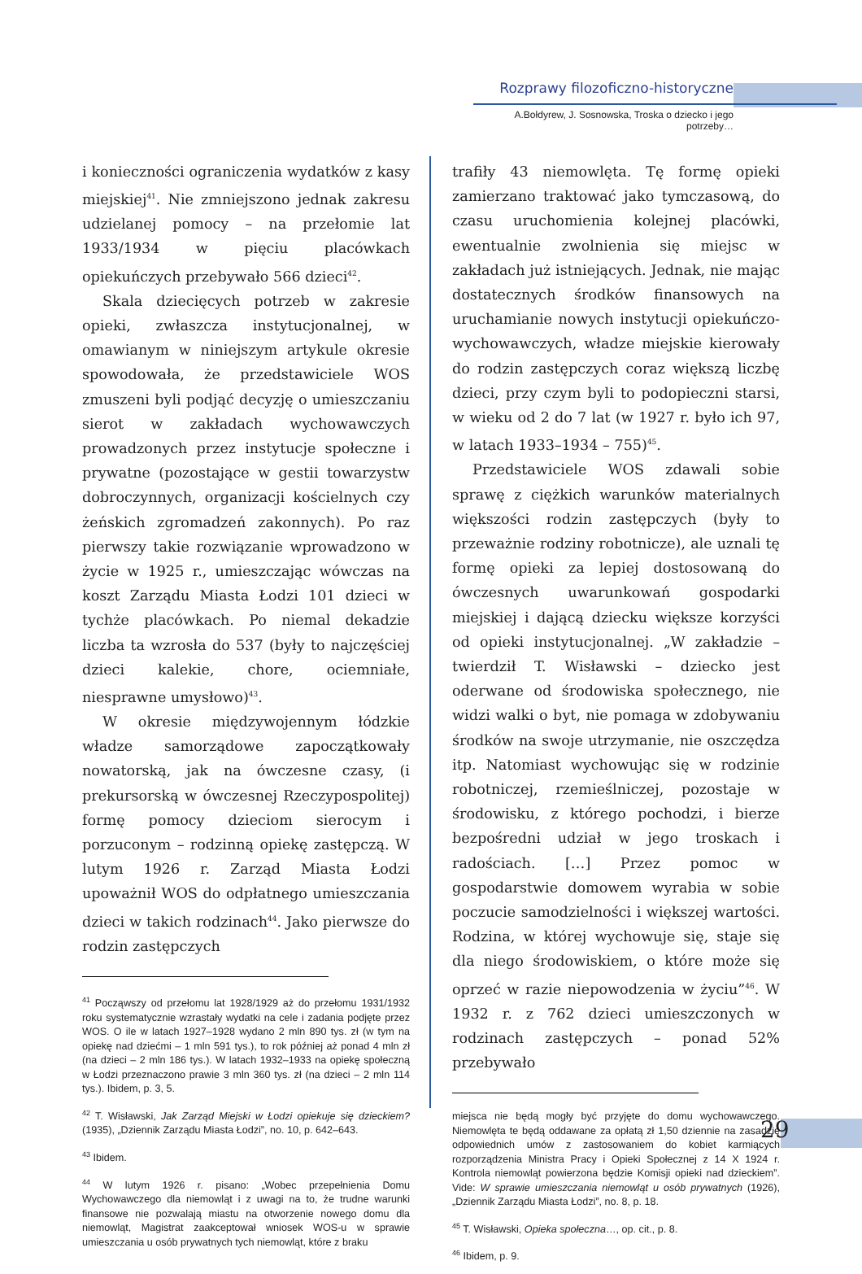Rozprawy filozoficzno-historyczne
A.Bołdyrew, J. Sosnowska, Troska o dziecko i jego potrzeby…
i konieczności ograniczenia wydatków z kasy miejskiej<sup>41</sup>. Nie zmniejszono jednak zakresu udzielanej pomocy – na przełomie lat 1933/1934 w pięciu placówkach opiekuńczych przebywało 566 dzieci<sup>42</sup>.
Skala dziecięcych potrzeb w zakresie opieki, zwłaszcza instytucjonalnej, w omawianym w niniejszym artykule okresie spowodowała, że przedstawiciele WOS zmuszeni byli podjąć decyzję o umieszczaniu sierot w zakładach wychowawczych prowadzonych przez instytucje społeczne i prywatne (pozostające w gestii towarzystw dobroczynnych, organizacji kościelnych czy żeńskich zgromadzeń zakonnych). Po raz pierwszy takie rozwiązanie wprowadzono w życie w 1925 r., umieszczając wówczas na koszt Zarządu Miasta Łodzi 101 dzieci w tychże placówkach. Po niemal dekadzie liczba ta wzrosła do 537 (były to najczęściej dzieci kalekie, chore, ociemniałe, niesprawne umysłowo)<sup>43</sup>.
W okresie międzywojennym łódzkie władze samorządowe zapoczątkowały nowatorską, jak na ówczesne czasy, (i prekursorską w ówczesnej Rzeczypospolitej) formę pomocy dzieciom sierocym i porzuconym – rodzinną opiekę zastępczą. W lutym 1926 r. Zarząd Miasta Łodzi upoważnił WOS do odpłatnego umieszczania dzieci w takich rodzinach<sup>44</sup>. Jako pierwsze do rodzin zastępczych
<sup>41</sup> Począwszy od przełomu lat 1928/1929 aż do przełomu 1931/1932 roku systematycznie wzrastały wydatki na cele i zadania podjęte przez WOS. O ile w latach 1927–1928 wydano 2 mln 890 tys. zł (w tym na opiekę nad dziećmi – 1 mln 591 tys.), to rok później aż ponad 4 mln zł (na dzieci – 2 mln 186 tys.). W latach 1932–1933 na opiekę społeczną w Łodzi przeznaczono prawie 3 mln 360 tys. zł (na dzieci – 2 mln 114 tys.). Ibidem, p. 3, 5.
<sup>42</sup> T. Wisławski, Jak Zarząd Miejski w Łodzi opiekuje się dzieckiem? (1935), „Dziennik Zarządu Miasta Łodzi”, no. 10, p. 642–643.
<sup>43</sup> Ibidem.
<sup>44</sup> W lutym 1926 r. pisano: „Wobec przepełnienia Domu Wychowawczego dla niemowląt i z uwagi na to, że trudne warunki finansowe nie pozwalają miastu na otworzenie nowego domu dla niemowląt, Magistrat zaakceptował wniosek WOS-u w sprawie umieszczania u osób prywatnych tych niemowląt, które z braku
trafiły 43 niemowlęta. Tę formę opieki zamierzano traktować jako tymczasową, do czasu uruchomienia kolejnej placówki, ewentualnie zwolnienia się miejsc w zakładach już istniejących. Jednak, nie mając dostatecznych środków finansowych na uruchamianie nowych instytucji opiekuńczo-wychowawczych, władze miejskie kierowały do rodzin zastępczych coraz większą liczbę dzieci, przy czym byli to podopieczni starsi, w wieku od 2 do 7 lat (w 1927 r. było ich 97, w latach 1933–1934 – 755)<sup>45</sup>.
Przedstawiciele WOS zdawali sobie sprawę z ciężkich warunków materialnych większości rodzin zastępczych (były to przeważnie rodziny robotnicze), ale uznali tę formę opieki za lepiej dostosowaną do ówczesnych uwarunkowań gospodarki miejskiej i dającą dziecku większe korzyści od opieki instytucjonalnej. „W zakładzie – twierdził T. Wisławski – dziecko jest oderwane od środowiska społecznego, nie widzi walki o byt, nie pomaga w zdobywaniu środków na swoje utrzymanie, nie oszczędza itp. Natomiast wychowując się w rodzinie robotniczej, rzemieślniczej, pozostaje w środowisku, z którego pochodzi, i bierze bezpośredni udział w jego troskach i radościach. […] Przez pomoc w gospodarstwie domowem wyrabia w sobie poczucie samodzielności i większej wartości. Rodzina, w której wychowuje się, staje się dla niego środowiskiem, o które może się oprzeć w razie niepowodzenia w życiu”<sup>46</sup>. W 1932 r. z 762 dzieci umieszczonych w rodzinach zastępczych – ponad 52% przebywało
miejsca nie będą mogły być przyjęte do domu wychowawczego. Niemowlęta te będą oddawane za opłatą zł 1,50 dziennie na zasadzie odpowiednich umów z zastosowaniem do kobiet karmiących rozporządzenia Ministra Pracy i Opieki Społecznej z 14 X 1924 r. Kontrola niemowląt powierzona będzie Komisji opieki nad dzieckiem”. Vide: W sprawie umieszczania niemowląt u osób prywatnych (1926), „Dziennik Zarządu Miasta Łodzi”, no. 8, p. 18.
<sup>45</sup> T. Wisławski, Opieka społeczna…, op. cit., p. 8.
<sup>46</sup> Ibidem, p. 9.
29